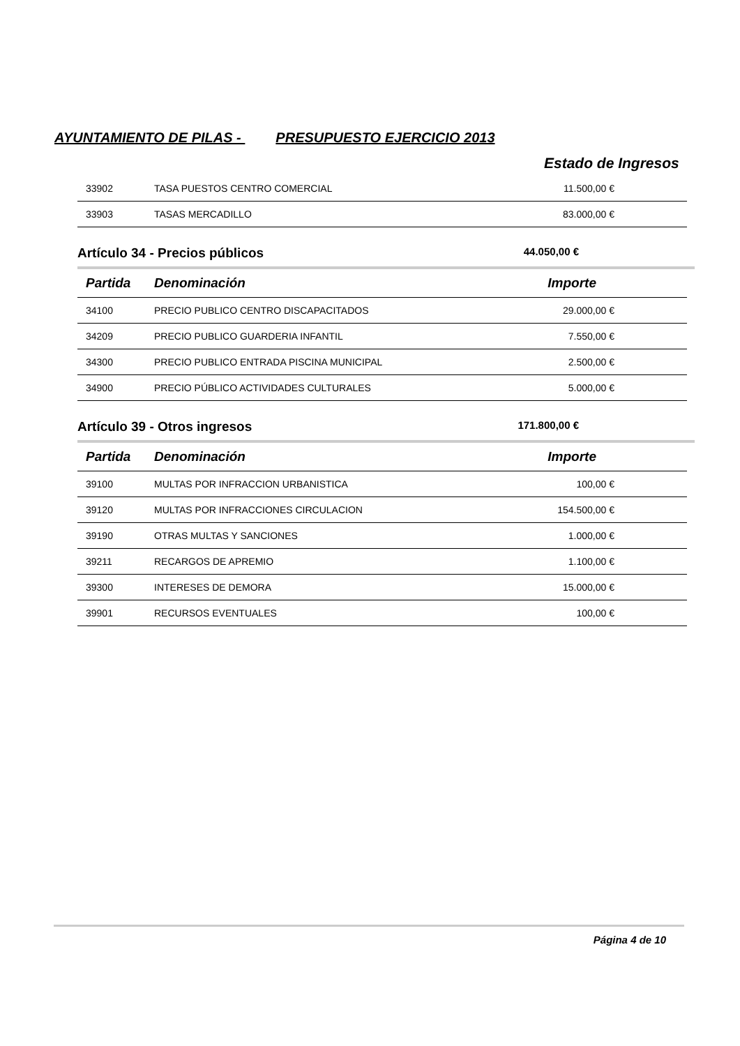AYUNTAMIENTO DE PILAS - PRESUPUESTO EJERCICIO 2013
Estado de Ingresos
| 33902 | TASA PUESTOS CENTRO COMERCIAL | 11.500,00 € |
| 33903 | TASAS MERCADILLO | 83.000,00 € |
Artículo 34 - Precios públicos 44.050,00 €
| Partida | Denominación | Importe |
| --- | --- | --- |
| 34100 | PRECIO PUBLICO CENTRO DISCAPACITADOS | 29.000,00 € |
| 34209 | PRECIO PUBLICO GUARDERIA INFANTIL | 7.550,00 € |
| 34300 | PRECIO PUBLICO ENTRADA PISCINA MUNICIPAL | 2.500,00 € |
| 34900 | PRECIO PÚBLICO ACTIVIDADES CULTURALES | 5.000,00 € |
Artículo 39 - Otros ingresos 171.800,00 €
| Partida | Denominación | Importe |
| --- | --- | --- |
| 39100 | MULTAS POR INFRACCION URBANISTICA | 100,00 € |
| 39120 | MULTAS POR INFRACCIONES CIRCULACION | 154.500,00 € |
| 39190 | OTRAS MULTAS Y SANCIONES | 1.000,00 € |
| 39211 | RECARGOS DE APREMIO | 1.100,00 € |
| 39300 | INTERESES DE DEMORA | 15.000,00 € |
| 39901 | RECURSOS EVENTUALES | 100,00 € |
Página 4 de 10